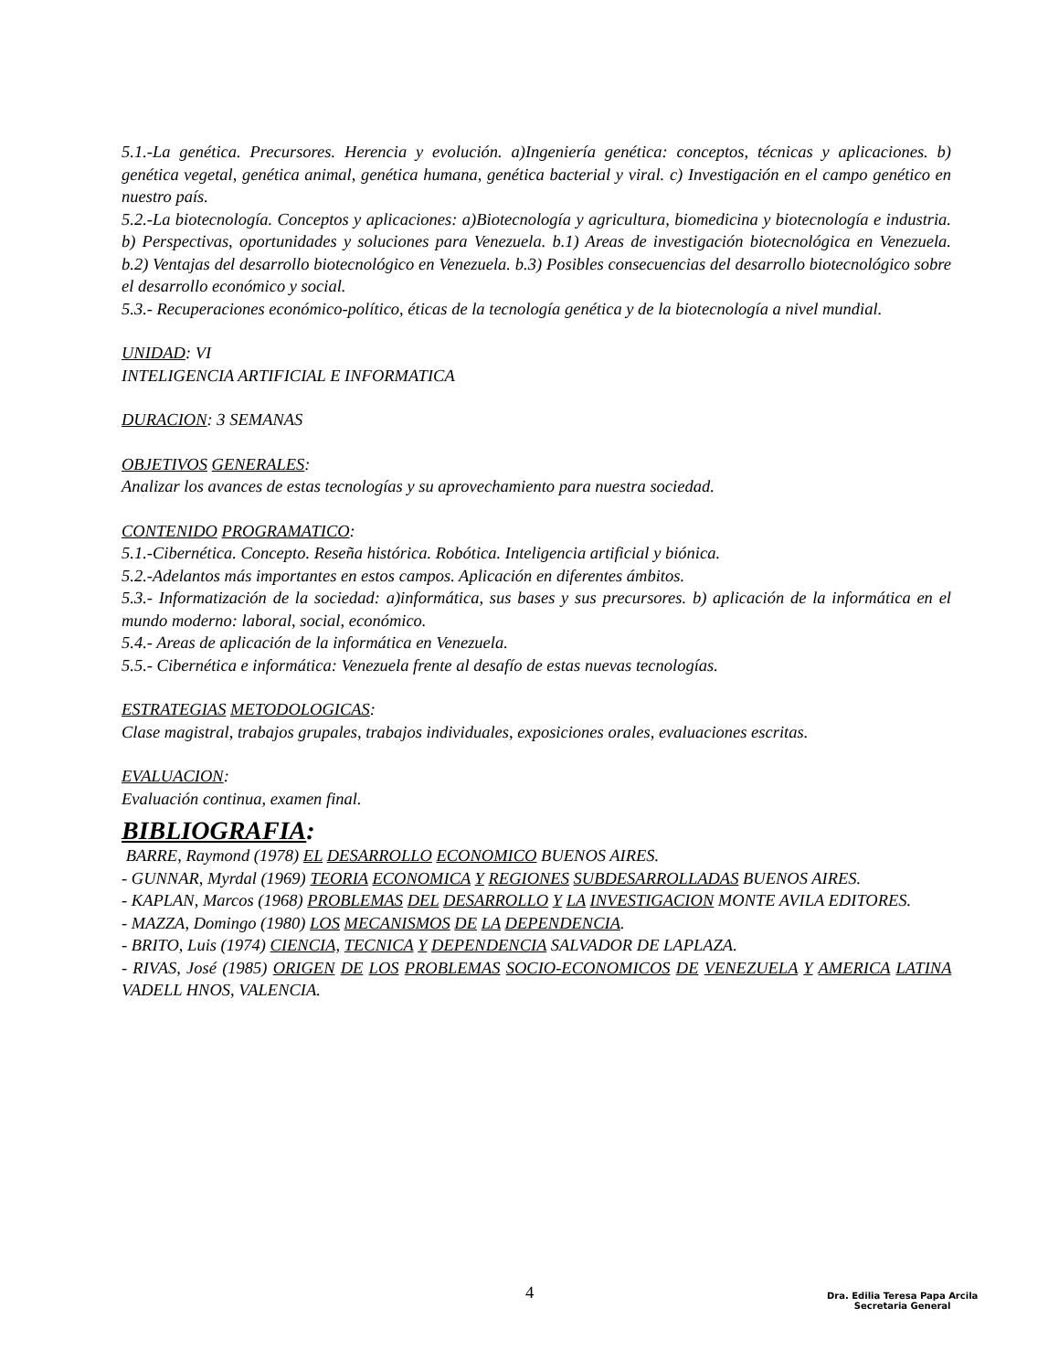5.1.-La genética. Precursores. Herencia y evolución. a)Ingeniería genética: conceptos, técnicas y aplicaciones. b) genética vegetal, genética animal, genética humana, genética bacterial y viral. c) Investigación en el campo genético en nuestro país.
5.2.-La biotecnología. Conceptos y aplicaciones: a)Biotecnología y agricultura, biomedicina y biotecnología e industria. b) Perspectivas, oportunidades y soluciones para Venezuela. b.1) Areas de investigación biotecnológica en Venezuela. b.2) Ventajas del desarrollo biotecnológico en Venezuela. b.3) Posibles consecuencias del desarrollo biotecnológico sobre el desarrollo económico y social.
5.3.- Recuperaciones económico-político, éticas de la tecnología genética y de la biotecnología a nivel mundial.
UNIDAD: VI
INTELIGENCIA ARTIFICIAL E INFORMATICA
DURACION: 3 SEMANAS
OBJETIVOS GENERALES:
Analizar los avances de estas tecnologías y su aprovechamiento para nuestra sociedad.
CONTENIDO PROGRAMATICO:
5.1.-Cibernética. Concepto. Reseña histórica. Robótica. Inteligencia artificial y biónica.
5.2.-Adelantos más importantes en estos campos. Aplicación en diferentes ámbitos.
5.3.- Informatización de la sociedad: a)informática, sus bases y sus precursores. b) aplicación de la informática en el mundo moderno: laboral, social, económico.
5.4.- Areas de aplicación de la informática en Venezuela.
5.5.- Cibernética e informática: Venezuela frente al desafío de estas nuevas tecnologías.
ESTRATEGIAS METODOLOGICAS:
Clase magistral, trabajos grupales, trabajos individuales, exposiciones orales, evaluaciones escritas.
EVALUACION:
Evaluación continua, examen final.
BIBLIOGRAFIA:
BARRE, Raymond (1978) EL DESARROLLO ECONOMICO BUENOS AIRES.
- GUNNAR, Myrdal (1969) TEORIA ECONOMICA Y REGIONES SUBDESARROLLADAS BUENOS AIRES.
- KAPLAN, Marcos (1968) PROBLEMAS DEL DESARROLLO Y LA INVESTIGACION MONTE AVILA EDITORES.
- MAZZA, Domingo (1980) LOS MECANISMOS DE LA DEPENDENCIA.
- BRITO, Luis (1974) CIENCIA, TECNICA Y DEPENDENCIA SALVADOR DE LAPLAZA.
- RIVAS, José (1985) ORIGEN DE LOS PROBLEMAS SOCIO-ECONOMICOS DE VENEZUELA Y AMERICA LATINA VADELL HNOS, VALENCIA.
4
Dra. Edilia Teresa Papa Arcila
Secretaria General